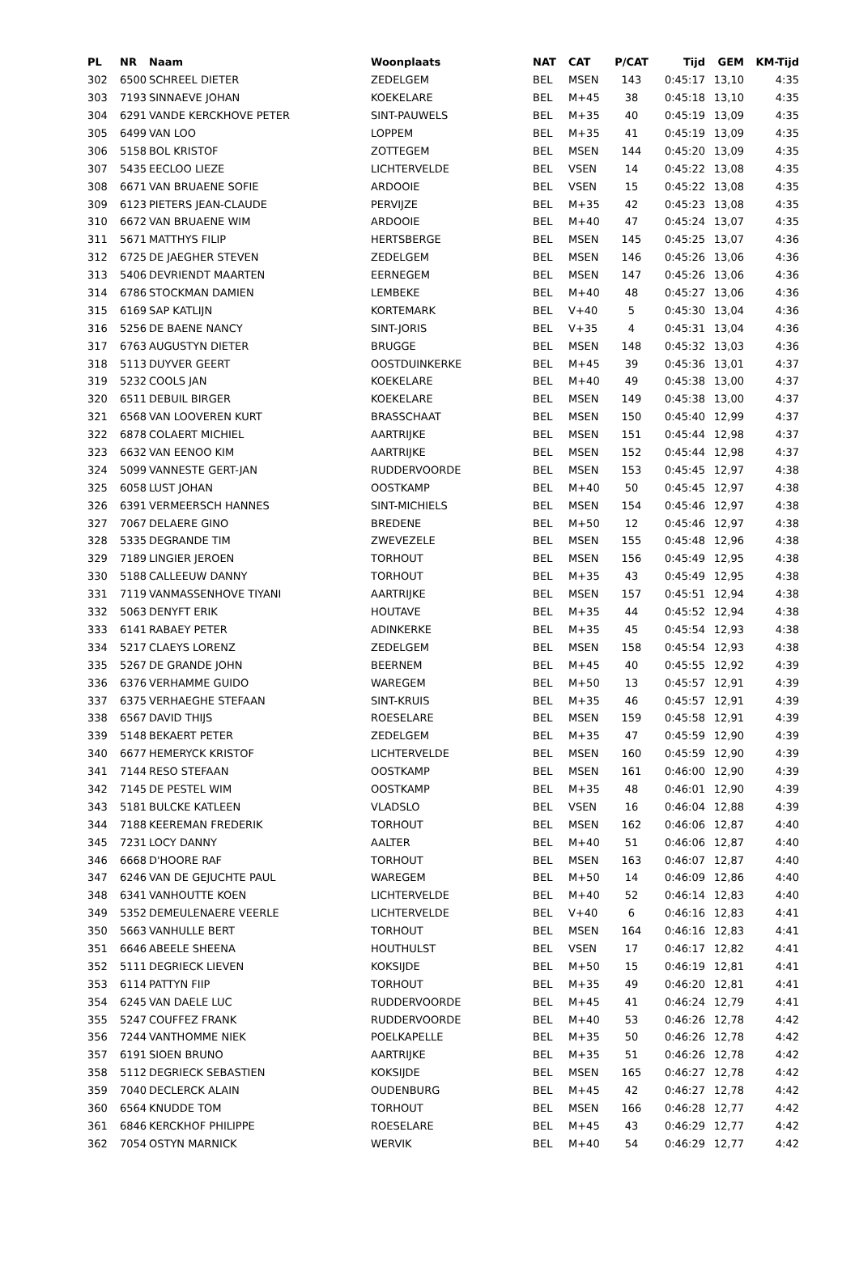| PL | NR | Naam | Woonplaats | NAT | CAT | P/CAT | Tijd | GEM | KM-Tijd |
| --- | --- | --- | --- | --- | --- | --- | --- | --- | --- |
| 302 | 6500 | SCHREEL DIETER | ZEDELGEM | BEL | MSEN | 143 | 0:45:17 | 13,10 | 4:35 |
| 303 | 7193 | SINNAEVE JOHAN | KOEKELARE | BEL | M+45 | 38 | 0:45:18 | 13,10 | 4:35 |
| 304 | 6291 | VANDE KERCKHOVE PETER | SINT-PAUWELS | BEL | M+35 | 40 | 0:45:19 | 13,09 | 4:35 |
| 305 | 6499 | VAN LOO | LOPPEM | BEL | M+35 | 41 | 0:45:19 | 13,09 | 4:35 |
| 306 | 5158 | BOL KRISTOF | ZOTTEGEM | BEL | MSEN | 144 | 0:45:20 | 13,09 | 4:35 |
| 307 | 5435 | EECLOO LIEZE | LICHTERVELDE | BEL | VSEN | 14 | 0:45:22 | 13,08 | 4:35 |
| 308 | 6671 | VAN BRUAENE SOFIE | ARDOOIE | BEL | VSEN | 15 | 0:45:22 | 13,08 | 4:35 |
| 309 | 6123 | PIETERS JEAN-CLAUDE | PERVIJZE | BEL | M+35 | 42 | 0:45:23 | 13,08 | 4:35 |
| 310 | 6672 | VAN BRUAENE WIM | ARDOOIE | BEL | M+40 | 47 | 0:45:24 | 13,07 | 4:35 |
| 311 | 5671 | MATTHYS FILIP | HERTSBERGE | BEL | MSEN | 145 | 0:45:25 | 13,07 | 4:36 |
| 312 | 6725 | DE JAEGHER STEVEN | ZEDELGEM | BEL | MSEN | 146 | 0:45:26 | 13,06 | 4:36 |
| 313 | 5406 | DEVRIENDT MAARTEN | EERNEGEM | BEL | MSEN | 147 | 0:45:26 | 13,06 | 4:36 |
| 314 | 6786 | STOCKMAN DAMIEN | LEMBEKE | BEL | M+40 | 48 | 0:45:27 | 13,06 | 4:36 |
| 315 | 6169 | SAP KATLIJN | KORTEMARK | BEL | V+40 | 5 | 0:45:30 | 13,04 | 4:36 |
| 316 | 5256 | DE BAENE NANCY | SINT-JORIS | BEL | V+35 | 4 | 0:45:31 | 13,04 | 4:36 |
| 317 | 6763 | AUGUSTYN DIETER | BRUGGE | BEL | MSEN | 148 | 0:45:32 | 13,03 | 4:36 |
| 318 | 5113 | DUYVER GEERT | OOSTDUINKERKE | BEL | M+45 | 39 | 0:45:36 | 13,01 | 4:37 |
| 319 | 5232 | COOLS JAN | KOEKELARE | BEL | M+40 | 49 | 0:45:38 | 13,00 | 4:37 |
| 320 | 6511 | DEBUIL BIRGER | KOEKELARE | BEL | MSEN | 149 | 0:45:38 | 13,00 | 4:37 |
| 321 | 6568 | VAN LOOVEREN KURT | BRASSCHAAT | BEL | MSEN | 150 | 0:45:40 | 12,99 | 4:37 |
| 322 | 6878 | COLAERT MICHIEL | AARTRIJKE | BEL | MSEN | 151 | 0:45:44 | 12,98 | 4:37 |
| 323 | 6632 | VAN EENOO KIM | AARTRIJKE | BEL | MSEN | 152 | 0:45:44 | 12,98 | 4:37 |
| 324 | 5099 | VANNESTE GERT-JAN | RUDDERVOORDE | BEL | MSEN | 153 | 0:45:45 | 12,97 | 4:38 |
| 325 | 6058 | LUST JOHAN | OOSTKAMP | BEL | M+40 | 50 | 0:45:45 | 12,97 | 4:38 |
| 326 | 6391 | VERMEERSCH HANNES | SINT-MICHIELS | BEL | MSEN | 154 | 0:45:46 | 12,97 | 4:38 |
| 327 | 7067 | DELAERE GINO | BREDENE | BEL | M+50 | 12 | 0:45:46 | 12,97 | 4:38 |
| 328 | 5335 | DEGRANDE TIM | ZWEVEZELE | BEL | MSEN | 155 | 0:45:48 | 12,96 | 4:38 |
| 329 | 7189 | LINGIER JEROEN | TORHOUT | BEL | MSEN | 156 | 0:45:49 | 12,95 | 4:38 |
| 330 | 5188 | CALLEEUW DANNY | TORHOUT | BEL | M+35 | 43 | 0:45:49 | 12,95 | 4:38 |
| 331 | 7119 | VANMASSENHOVE TIYANI | AARTRIJKE | BEL | MSEN | 157 | 0:45:51 | 12,94 | 4:38 |
| 332 | 5063 | DENYFT ERIK | HOUTAVE | BEL | M+35 | 44 | 0:45:52 | 12,94 | 4:38 |
| 333 | 6141 | RABAEY PETER | ADINKERKE | BEL | M+35 | 45 | 0:45:54 | 12,93 | 4:38 |
| 334 | 5217 | CLAEYS LORENZ | ZEDELGEM | BEL | MSEN | 158 | 0:45:54 | 12,93 | 4:38 |
| 335 | 5267 | DE GRANDE JOHN | BEERNEM | BEL | M+45 | 40 | 0:45:55 | 12,92 | 4:39 |
| 336 | 6376 | VERHAMME GUIDO | WAREGEM | BEL | M+50 | 13 | 0:45:57 | 12,91 | 4:39 |
| 337 | 6375 | VERHAEGHE STEFAAN | SINT-KRUIS | BEL | M+35 | 46 | 0:45:57 | 12,91 | 4:39 |
| 338 | 6567 | DAVID THIJS | ROESELARE | BEL | MSEN | 159 | 0:45:58 | 12,91 | 4:39 |
| 339 | 5148 | BEKAERT PETER | ZEDELGEM | BEL | M+35 | 47 | 0:45:59 | 12,90 | 4:39 |
| 340 | 6677 | HEMERYCK KRISTOF | LICHTERVELDE | BEL | MSEN | 160 | 0:45:59 | 12,90 | 4:39 |
| 341 | 7144 | RESO STEFAAN | OOSTKAMP | BEL | MSEN | 161 | 0:46:00 | 12,90 | 4:39 |
| 342 | 7145 | DE PESTEL WIM | OOSTKAMP | BEL | M+35 | 48 | 0:46:01 | 12,90 | 4:39 |
| 343 | 5181 | BULCKE KATLEEN | VLADSLO | BEL | VSEN | 16 | 0:46:04 | 12,88 | 4:39 |
| 344 | 7188 | KEEREMAN FREDERIK | TORHOUT | BEL | MSEN | 162 | 0:46:06 | 12,87 | 4:40 |
| 345 | 7231 | LOCY DANNY | AALTER | BEL | M+40 | 51 | 0:46:06 | 12,87 | 4:40 |
| 346 | 6668 | D'HOORE RAF | TORHOUT | BEL | MSEN | 163 | 0:46:07 | 12,87 | 4:40 |
| 347 | 6246 | VAN DE GEJUCHTE PAUL | WAREGEM | BEL | M+50 | 14 | 0:46:09 | 12,86 | 4:40 |
| 348 | 6341 | VANHOUTTE KOEN | LICHTERVELDE | BEL | M+40 | 52 | 0:46:14 | 12,83 | 4:40 |
| 349 | 5352 | DEMEULENAERE VEERLE | LICHTERVELDE | BEL | V+40 | 6 | 0:46:16 | 12,83 | 4:41 |
| 350 | 5663 | VANHULLE BERT | TORHOUT | BEL | MSEN | 164 | 0:46:16 | 12,83 | 4:41 |
| 351 | 6646 | ABEELE SHEENA | HOUTHULST | BEL | VSEN | 17 | 0:46:17 | 12,82 | 4:41 |
| 352 | 5111 | DEGRIECK LIEVEN | KOKSIJDE | BEL | M+50 | 15 | 0:46:19 | 12,81 | 4:41 |
| 353 | 6114 | PATTYN FIIP | TORHOUT | BEL | M+35 | 49 | 0:46:20 | 12,81 | 4:41 |
| 354 | 6245 | VAN DAELE LUC | RUDDERVOORDE | BEL | M+45 | 41 | 0:46:24 | 12,79 | 4:41 |
| 355 | 5247 | COUFFEZ FRANK | RUDDERVOORDE | BEL | M+40 | 53 | 0:46:26 | 12,78 | 4:42 |
| 356 | 7244 | VANTHOMME NIEK | POELKAPELLE | BEL | M+35 | 50 | 0:46:26 | 12,78 | 4:42 |
| 357 | 6191 | SIOEN BRUNO | AARTRIJKE | BEL | M+35 | 51 | 0:46:26 | 12,78 | 4:42 |
| 358 | 5112 | DEGRIECK SEBASTIEN | KOKSIJDE | BEL | MSEN | 165 | 0:46:27 | 12,78 | 4:42 |
| 359 | 7040 | DECLERCK ALAIN | OUDENBURG | BEL | M+45 | 42 | 0:46:27 | 12,78 | 4:42 |
| 360 | 6564 | KNUDDE TOM | TORHOUT | BEL | MSEN | 166 | 0:46:28 | 12,77 | 4:42 |
| 361 | 6846 | KERCKHOF PHILIPPE | ROESELARE | BEL | M+45 | 43 | 0:46:29 | 12,77 | 4:42 |
| 362 | 7054 | OSTYN MARNICK | WERVIK | BEL | M+40 | 54 | 0:46:29 | 12,77 | 4:42 |